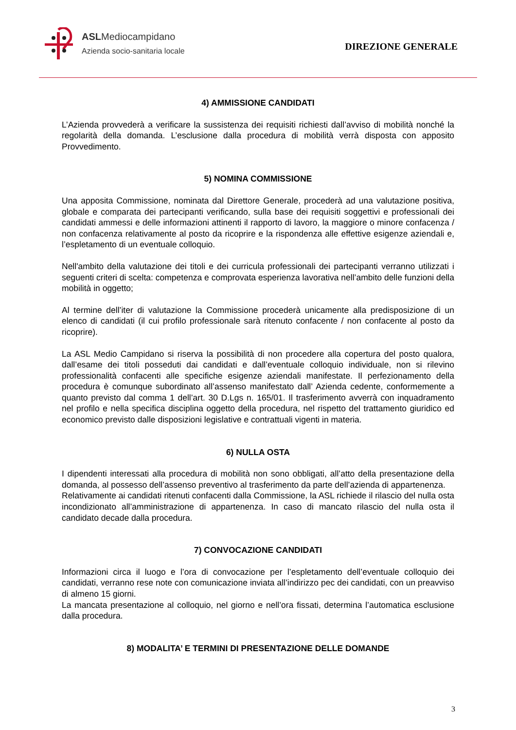ASLMediocampidano
Azienda socio-sanitaria locale
DIREZIONE GENERALE
4) AMMISSIONE CANDIDATI
L’Azienda provvederà a verificare la sussistenza dei requisiti richiesti dall’avviso di mobilità nonché la regolarità della domanda. L’esclusione dalla procedura di mobilità verrà disposta con apposito Provvedimento.
5) NOMINA COMMISSIONE
Una apposita Commissione, nominata dal Direttore Generale, procederà ad una valutazione positiva, globale e comparata dei partecipanti verificando, sulla base dei requisiti soggettivi e professionali dei candidati ammessi e delle informazioni attinenti il rapporto di lavoro, la maggiore o minore confacenza / non confacenza relativamente al posto da ricoprire e la rispondenza alle effettive esigenze aziendali e, l’espletamento di un eventuale colloquio.
Nell'ambito della valutazione dei titoli e dei curricula professionali dei partecipanti verranno utilizzati i seguenti criteri di scelta: competenza e comprovata esperienza lavorativa nell’ambito delle funzioni della mobilità in oggetto;
Al termine dell’iter di valutazione la Commissione procederà unicamente alla predisposizione di un elenco di candidati (il cui profilo professionale sarà ritenuto confacente / non confacente al posto da ricoprire).
La ASL Medio Campidano si riserva la possibilità di non procedere alla copertura del posto qualora, dall’esame dei titoli posseduti dai candidati e dall’eventuale colloquio individuale, non si rilevino professionalità confacenti alle specifiche esigenze aziendali manifestate. Il perfezionamento della procedura è comunque subordinato all’assenso manifestato dall’ Azienda cedente, conformemente a quanto previsto dal comma 1 dell’art. 30 D.Lgs n. 165/01. Il trasferimento avverrà con inquadramento nel profilo e nella specifica disciplina oggetto della procedura, nel rispetto del trattamento giuridico ed economico previsto dalle disposizioni legislative e contrattuali vigenti in materia.
6) NULLA OSTA
I dipendenti interessati alla procedura di mobilità non sono obbligati, all’atto della presentazione della domanda, al possesso dell’assenso preventivo al trasferimento da parte dell’azienda di appartenenza.
Relativamente ai candidati ritenuti confacenti dalla Commissione, la ASL richiede il rilascio del nulla osta incondizionato all’amministrazione di appartenenza. In caso di mancato rilascio del nulla osta il candidato decade dalla procedura.
7) CONVOCAZIONE CANDIDATI
Informazioni circa il luogo e l’ora di convocazione per l’espletamento dell’eventuale colloquio dei candidati, verranno rese note con comunicazione inviata all’indirizzo pec dei candidati, con un preavviso di almeno 15 giorni.
La mancata presentazione al colloquio, nel giorno e nell’ora fissati, determina l’automatica esclusione dalla procedura.
8) MODALITA’ E TERMINI DI PRESENTAZIONE DELLE DOMANDE
3